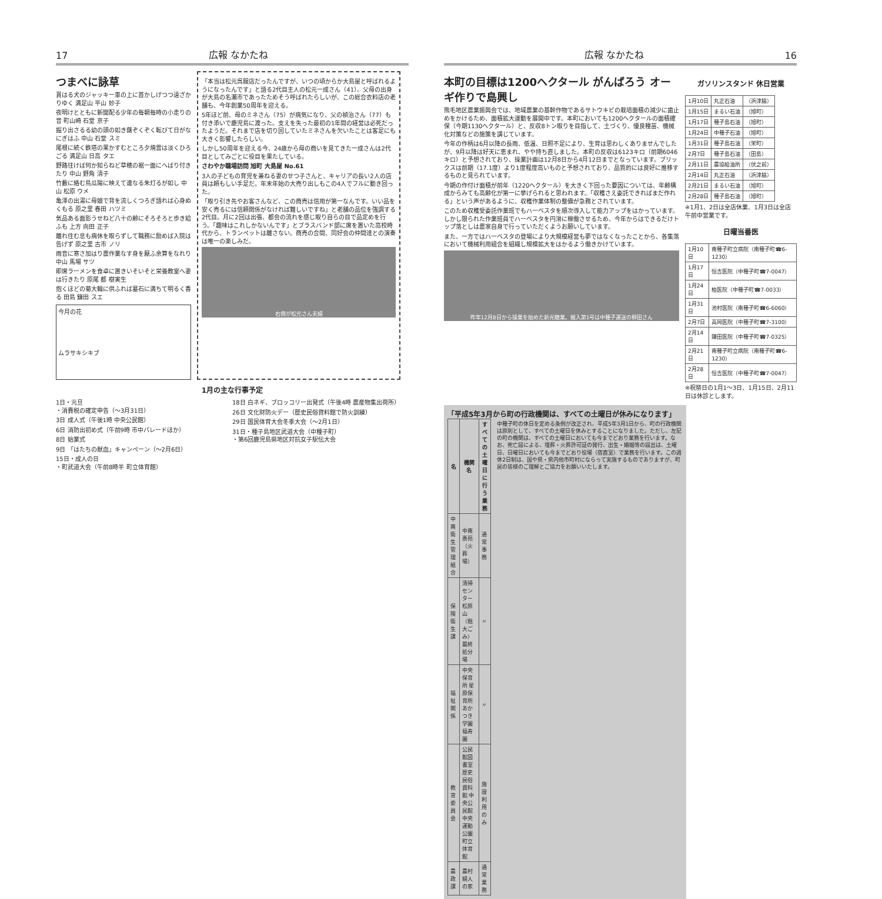17 広報 なかたね
つまべに詠草
貰はる犬のジャッキー車の上に首かしげつつ遠ざかりゆく 満足山 平山 妙子
夜明けとともに新聞配る少年の毎朝毎時の小走りの音 町山崎 石堂 京子
掘り出さるる幼の頭の如き藷ぞくぞく転びて日がなにぎはふ 中山 石堂 スミ
尾根に続く鉄塔の果かすむところ夕焼雲は淡くひろごる 満足山 日高 タエ
野路往けば何か知らねど草穂の裾一面にへばり付きたり 中山 野角 清子
竹藪に絡む鳥瓜陽に映えて連なる朱灯るが如し 中山 松原 ウメ
亀澤の出湯に母娘で背を流しくつろぎ語れば心身ぬくもる 原之里 春田 ハツミ
気品ある面影うせねど八十の齢にそろそろと歩き給ふも 上方 向田 正子
離れ住む息も病休を取らずして職務に励めば入院は告げず 原之里 古市 ノリ
雨音に寒さ加はり農作業なす身を厭ふ余算をなれり 中山 馬場 サツ
即席ラーメンを食卓に置きいそいそと栄養教室へ妻は行きたり 原尾 都 樹実生
抱くほどの菊大輪に供ふれば墓石に満ちて明るく香る 田島 鎌田 スエ
今月の花
ムラサキシキブ
「本当は松元呉服店だったんですが、いつの頃からか大島屋と呼ばれるようになったんです」と語る2代目主人の松元一成さん（41）。父母の出身が大島の名瀬市であったためそう呼ばれたらしいが、この総合衣料店の老舗も、今年創業50周年を迎える。
5年ほど前、母のミネさん（75）が病気になり、父の禎治さん（77）も付き添いで鹿児島に渡った。支えを失った最初の1年間の経営は必死だったようだ。それまで店を切り回していたミネさんを欠いたことは客足にも大きく影響したらしい。
しかし50周年を迎える今、24歳から母の商いを見てきた一成さんは2代目としてみごとに役目を果たしている。
さわやか職場訪問 旭町 大島屋 No.61
3人の子どもの育児を兼ねる妻のせつ子さんと、キャリアの長い2人の店員は頼もしい手足だ。年末年始の大売り出しもこの4人でフルに動き回った。
「取り引き先やお客さんなど、この商売は信用が第一なんです。いい品を安く売るには信頼関係がなければ難しいですね」と老舗の品位を強調する2代目。月に2回は出張、都会の流れを感じ取り自らの目で品定めを行う。「趣味はこれしかないんです」とブラスバンド部に席を置いた高校時代から、トランペットは離さない。商売の合間、同好会の仲間達との演奏は唯一の楽しみだ。
右側が松元さん夫婦
1月の主な行事予定
1日・元旦
・消費税の確定申告（～3月31日）
3日 成人式（午後1時 中央公民館）
6日 消防出初め式（午前9時 市中パレードほか）
8日 始業式
9日 「はたちの献血」キャンペーン（～2月6日）
15日・成人の日
・町武道大会（午前8時半 町立体育館）
18日 白ネギ、ブロッコリー出発式（午後4時 農産物集出荷所）
26日 文化財防火デー（歴史民俗資料館で防火訓練）
29日 国民体育大会冬季大会（～2月1日）
31日・種子島地区武道大会（中種子町）
・第6回鹿児島県地区対抗女子駅伝大会
広報 なかたね 16
本町の目標は1200ヘクタール がんばろう オーギ作りで島興し
熊毛地区農業振興会では、地域農業の基幹作物であるサトウキビの栽培面積の減少に歯止めをかけるため、面積拡大運動を展開中です。本町においても1200ヘクタールの面積確保（今期1130ヘクタール）と、反収8トン取りを目指して、土づくり、優良種苗、機械化対策などの施策を講じています。
今年の作柄は6月以降の長雨、低温、日照不足により、生育は思わしくありませんでしたが、9月以降は好天に恵まれ、やや持ち直しました。本町の反収は6123キロ（前期6046キロ）と予想されており、操業計画は12月8日から4月12日までとなっています。ブリックスは前期（17.1度）より1度程度高いものと予想されており、品質的には良好に推移するものと見られています。
今期の作付け面積が前年（1220ヘクタール）を大きく下回った要因については、年齢構成からみても高齢化が第一に挙げられると思われます。「収穫さえ委託できればまだ作れる」という声があるように、収穫作業体制の整備が急務とされています。
このため収穫受委託作業班でもハーベスタを順次導入して能力アップをはかっています。しかし限られた作業班員でハーベスタを円滑に稼働させるため、今年からはできるだけトップ落としは農家自身で行っていただくようお願いしています。
また、一方ではハーベスタの登場により大規模経営も夢ではなくなったことから、各集落において機械利用組合を組織し規模拡大をはかるよう働きかけています。
昨年12月8日から操業を始めた新光糖業。搬入第1号は中種子運送の柳田さん
ガソリンスタンド 休日営業
| 1月10日 | 丸正石油 | （浜津脇） |
| 1月15日 | まるい石油 | （旭町） |
| 1月17日 | 種子島石油 | （旭町） |
| 1月24日 | 中種子石油 | （旭町） |
| 1月31日 | 種子島石油 | （栄町） |
| 2月7日 | 種子島石油 | （田島） |
| 2月11日 | 農協給油所 | （伏之前） |
| 2月14日 | 丸正石油 | （浜津脇） |
| 2月21日 | まるい石油 | （旭町） |
| 2月28日 | 種子島石油 | （旭町） |
※1月1、2日は全店休業、1月3日は全店午前中営業です。
日曜当番医
| 1月10日 | 南種子町立病院（南種子町☎6-1230） |
| 1月17日 | 恒吉医院（中種子町☎7-0047） |
| 1月24日 | 柏医院（中種子町☎7-0033） |
| 1月31日 | 池村医院（南種子町☎6-6060） |
| 2月7日 | 高岡医院（中種子町☎7-3100） |
| 2月14日 | 鎌田医院（中種子町☎7-0325） |
| 2月21日 | 南種子町立病院（南種子町☎6-1230） |
| 2月28日 | 恒吉医院（中種子町☎7-0047） |
※祝祭日の1月1～3日、1月15日、2月11日は休診とします。
「平成5年3月から町の行政機関は、すべての土曜日が休みになります」
| 名 | 機関名 | すべての土曜日に行う業務 |
| --- | --- | --- |
| 中南衛生管理組合 | 中南斎苑（火葬場） | 通常事務 |
| 保険衛生課 | 清掃センター 松原山（粗大ごみ）最終処分場 | 〃 |
| 福祉関係 | 中央保育所 星原保育所 あかつき学園 福寿園 | 〃 |
| 教育委員会 | 公民館図書室 歴史民俗資料館 中央公民館 中央運動公園 町立体育館 | 施設利用のみ |
| 農政課 | 農村婦人の家 | 通常業務 |
中種子町の休日を定める条例が改正され、平成5年3月1日から、町の行政機関は原則として、すべての土曜日を休みとすることになりました。ただし、左記の町の機関は、すべての土曜日においても今までどおり業務を行います。なお、死亡届による、埋葬・火葬許可証の発行、出生・婚姻等の届出は、土曜日、日曜日においても今までどおり役場（宿直室）で業務を行います。この週休2日制は、国や県・県内他市町村にならって実施するものでありますが、町民の皆様のご理解とご協力をお願いいたします。